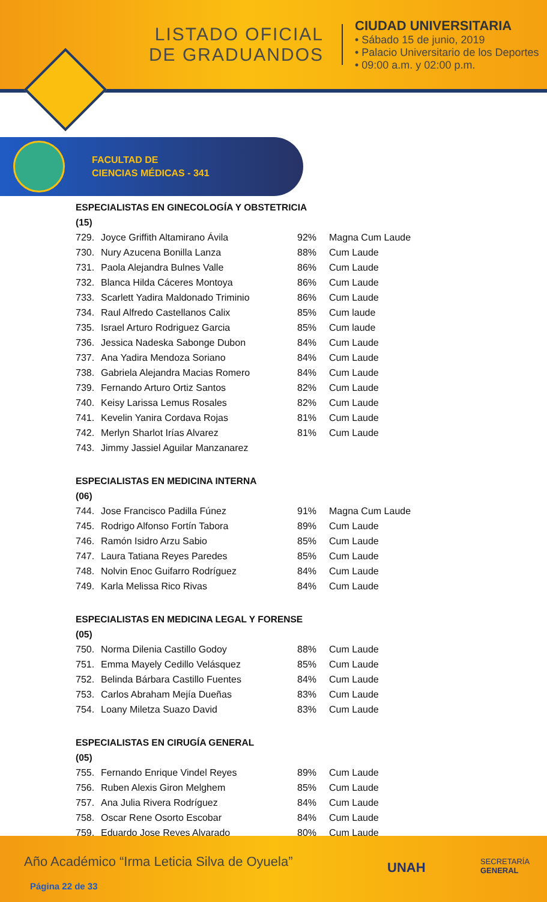LISTADO OFICIAL
DE GRADUANDOS
CIUDAD UNIVERSITARIA
• Sábado 15 de junio, 2019
• Palacio Universitario de los Deportes
• 09:00 a.m. y 02:00 p.m.
FACULTAD DE
CIENCIAS MÉDICAS - 341
ESPECIALISTAS EN GINECOLOGÍA Y OBSTETRICIA
(15)
| 729. | Joyce Griffith Altamirano Ávila | 92% | Magna Cum Laude |
| 730. | Nury Azucena Bonilla Lanza | 88% | Cum Laude |
| 731. | Paola Alejandra Bulnes Valle | 86% | Cum Laude |
| 732. | Blanca Hilda Cáceres Montoya | 86% | Cum Laude |
| 733. | Scarlett Yadira Maldonado Triminio | 86% | Cum Laude |
| 734. | Raul Alfredo Castellanos Calix | 85% | Cum laude |
| 735. | Israel Arturo Rodriguez Garcia | 85% | Cum laude |
| 736. | Jessica Nadeska Sabonge Dubon | 84% | Cum Laude |
| 737. | Ana Yadira Mendoza Soriano | 84% | Cum Laude |
| 738. | Gabriela Alejandra Macias Romero | 84% | Cum Laude |
| 739. | Fernando Arturo Ortiz Santos | 82% | Cum Laude |
| 740. | Keisy Larissa Lemus Rosales | 82% | Cum Laude |
| 741. | Kevelin Yanira Cordava Rojas | 81% | Cum Laude |
| 742. | Merlyn Sharlot Irías Alvarez | 81% | Cum Laude |
| 743. | Jimmy Jassiel Aguilar Manzanarez | | |
ESPECIALISTAS EN MEDICINA INTERNA
(06)
| 744. | Jose Francisco Padilla Fúnez | 91% | Magna Cum Laude |
| 745. | Rodrigo Alfonso Fortín Tabora | 89% | Cum Laude |
| 746. | Ramón Isidro Arzu Sabio | 85% | Cum Laude |
| 747. | Laura Tatiana Reyes Paredes | 85% | Cum Laude |
| 748. | Nolvin Enoc Guifarro Rodríguez | 84% | Cum Laude |
| 749. | Karla Melissa Rico Rivas | 84% | Cum Laude |
ESPECIALISTAS EN MEDICINA LEGAL Y FORENSE
(05)
| 750. | Norma Dilenia Castillo Godoy | 88% | Cum Laude |
| 751. | Emma Mayely Cedillo Velásquez | 85% | Cum Laude |
| 752. | Belinda Bárbara Castillo Fuentes | 84% | Cum Laude |
| 753. | Carlos Abraham Mejía Dueñas | 83% | Cum Laude |
| 754. | Loany Miletza Suazo David | 83% | Cum Laude |
ESPECIALISTAS EN CIRUGÍA GENERAL
(05)
| 755. | Fernando Enrique Vindel Reyes | 89% | Cum Laude |
| 756. | Ruben Alexis Giron Melghem | 85% | Cum Laude |
| 757. | Ana Julia Rivera Rodríguez | 84% | Cum Laude |
| 758. | Oscar Rene Osorto Escobar | 84% | Cum Laude |
| 759. | Eduardo Jose Reyes Alvarado | 80% | Cum Laude |
Año Académico “Irma Leticia Silva de Oyuela”
Página 22 de 33
UNAH
SECRETARÍA
GENERAL